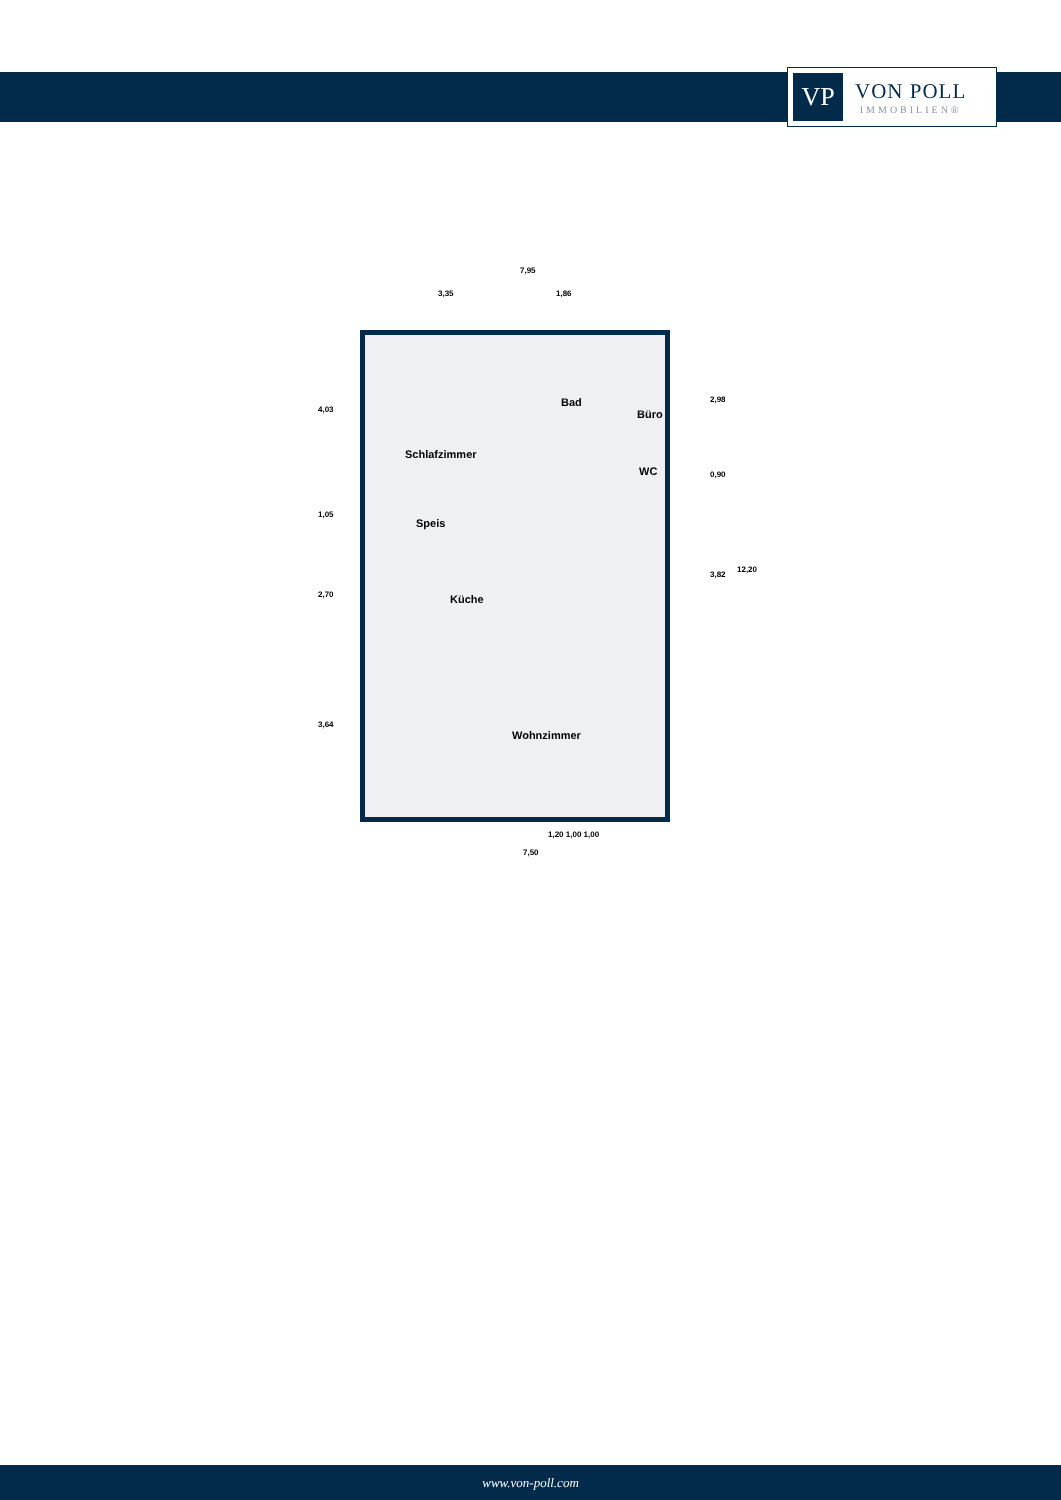VP
VON POLL
IMMOBILIEN®
7,95
3,35 1,86
Schlafzimmer
Bad
Büro
WC
Speis
Küche
Wohnzimmer
4,03
1,05
2,70
3,64
2,98
0,90
3,82
12,20
1,20 1,00 1,00
7,50
www.von-poll.com